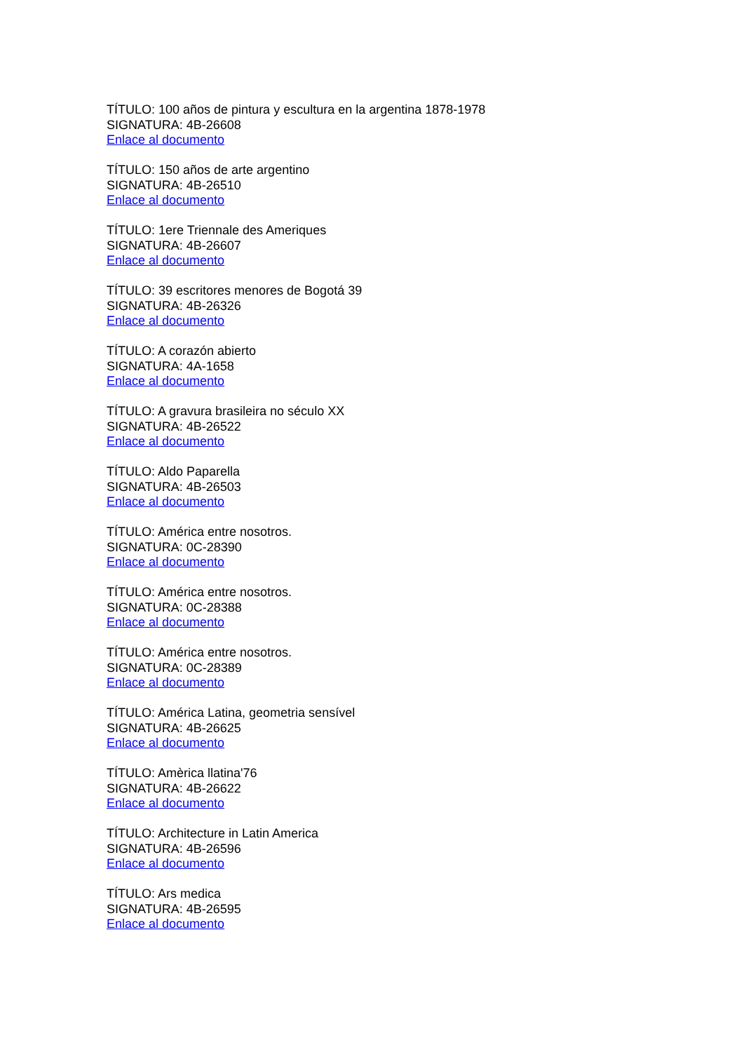TÍTULO: 100 años de pintura y escultura en la argentina 1878-1978
SIGNATURA: 4B-26608
Enlace al documento
TÍTULO: 150 años de arte argentino
SIGNATURA: 4B-26510
Enlace al documento
TÍTULO: 1ere Triennale des Ameriques
SIGNATURA: 4B-26607
Enlace al documento
TÍTULO: 39 escritores menores de Bogotá 39
SIGNATURA: 4B-26326
Enlace al documento
TÍTULO: A corazón abierto
SIGNATURA: 4A-1658
Enlace al documento
TÍTULO: A gravura brasileira no século XX
SIGNATURA: 4B-26522
Enlace al documento
TÍTULO: Aldo Paparella
SIGNATURA: 4B-26503
Enlace al documento
TÍTULO: América entre nosotros.
SIGNATURA: 0C-28390
Enlace al documento
TÍTULO: América entre nosotros.
SIGNATURA: 0C-28388
Enlace al documento
TÍTULO: América entre nosotros.
SIGNATURA: 0C-28389
Enlace al documento
TÍTULO: América Latina, geometria sensível
SIGNATURA: 4B-26625
Enlace al documento
TÍTULO: Amèrica llatina'76
SIGNATURA: 4B-26622
Enlace al documento
TÍTULO: Architecture in Latin America
SIGNATURA: 4B-26596
Enlace al documento
TÍTULO: Ars medica
SIGNATURA: 4B-26595
Enlace al documento